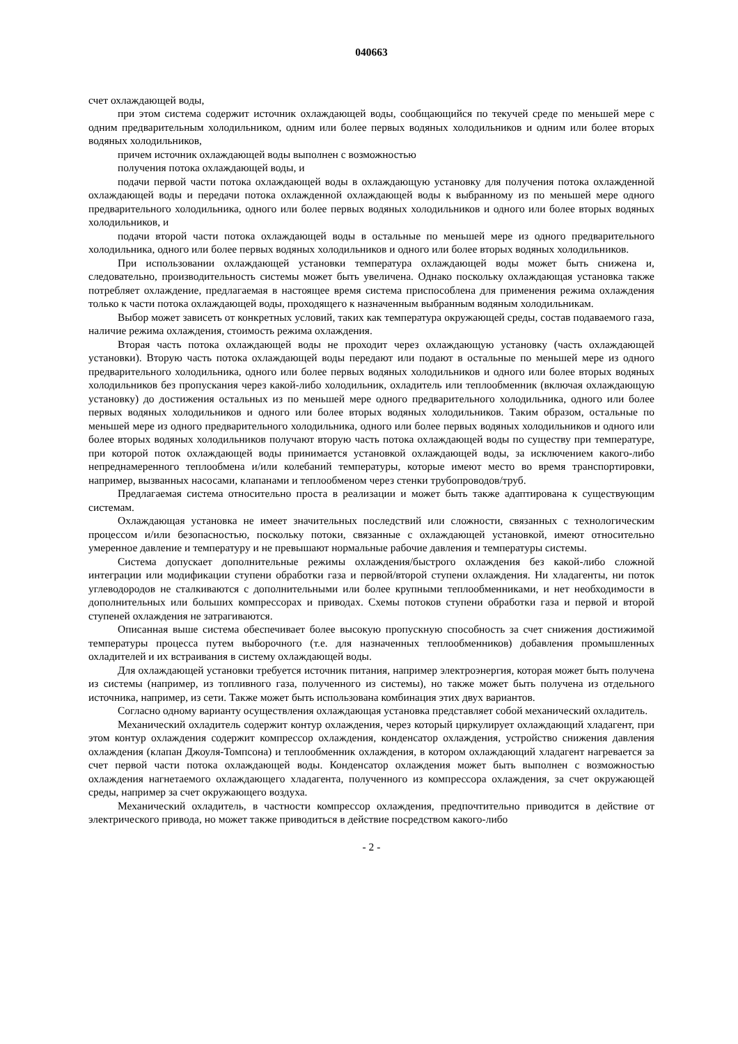040663
счет охлаждающей воды,
при этом система содержит источник охлаждающей воды, сообщающийся по текучей среде по меньшей мере с одним предварительным холодильником, одним или более первых водяных холодильников и одним или более вторых водяных холодильников,
причем источник охлаждающей воды выполнен с возможностью
получения потока охлаждающей воды, и
подачи первой части потока охлаждающей воды в охлаждающую установку для получения потока охлажденной охлаждающей воды и передачи потока охлажденной охлаждающей воды к выбранному из по меньшей мере одного предварительного холодильника, одного или более первых водяных холодильников и одного или более вторых водяных холодильников, и
подачи второй части потока охлаждающей воды в остальные по меньшей мере из одного предварительного холодильника, одного или более первых водяных холодильников и одного или более вторых водяных холодильников.
При использовании охлаждающей установки температура охлаждающей воды может быть снижена и, следовательно, производительность системы может быть увеличена. Однако поскольку охлаждающая установка также потребляет охлаждение, предлагаемая в настоящее время система приспособлена для применения режима охлаждения только к части потока охлаждающей воды, проходящего к назначенным выбранным водяным холодильникам.
Выбор может зависеть от конкретных условий, таких как температура окружающей среды, состав подаваемого газа, наличие режима охлаждения, стоимость режима охлаждения.
Вторая часть потока охлаждающей воды не проходит через охлаждающую установку (часть охлаждающей установки). Вторую часть потока охлаждающей воды передают или подают в остальные по меньшей мере из одного предварительного холодильника, одного или более первых водяных холодильников и одного или более вторых водяных холодильников без пропускания через какой-либо холодильник, охладитель или теплообменник (включая охлаждающую установку) до достижения остальных из по меньшей мере одного предварительного холодильника, одного или более первых водяных холодильников и одного или более вторых водяных холодильников. Таким образом, остальные по меньшей мере из одного предварительного холодильника, одного или более первых водяных холодильников и одного или более вторых водяных холодильников получают вторую часть потока охлаждающей воды по существу при температуре, при которой поток охлаждающей воды принимается установкой охлаждающей воды, за исключением какого-либо непреднамеренного теплообмена и/или колебаний температуры, которые имеют место во время транспортировки, например, вызванных насосами, клапанами и теплообменом через стенки трубопроводов/труб.
Предлагаемая система относительно проста в реализации и может быть также адаптирована к существующим системам.
Охлаждающая установка не имеет значительных последствий или сложности, связанных с технологическим процессом и/или безопасностью, поскольку потоки, связанные с охлаждающей установкой, имеют относительно умеренное давление и температуру и не превышают нормальные рабочие давления и температуры системы.
Система допускает дополнительные режимы охлаждения/быстрого охлаждения без какой-либо сложной интеграции или модификации ступени обработки газа и первой/второй ступени охлаждения. Ни хладагенты, ни поток углеводородов не сталкиваются с дополнительными или более крупными теплообменниками, и нет необходимости в дополнительных или больших компрессорах и приводах. Схемы потоков ступени обработки газа и первой и второй ступеней охлаждения не затрагиваются.
Описанная выше система обеспечивает более высокую пропускную способность за счет снижения достижимой температуры процесса путем выборочного (т.е. для назначенных теплообменников) добавления промышленных охладителей и их встраивания в систему охлаждающей воды.
Для охлаждающей установки требуется источник питания, например электроэнергия, которая может быть получена из системы (например, из топливного газа, полученного из системы), но также может быть получена из отдельного источника, например, из сети. Также может быть использована комбинация этих двух вариантов.
Согласно одному варианту осуществления охлаждающая установка представляет собой механический охладитель.
Механический охладитель содержит контур охлаждения, через который циркулирует охлаждающий хладагент, при этом контур охлаждения содержит компрессор охлаждения, конденсатор охлаждения, устройство снижения давления охлаждения (клапан Джоуля-Томпсона) и теплообменник охлаждения, в котором охлаждающий хладагент нагревается за счет первой части потока охлаждающей воды. Конденсатор охлаждения может быть выполнен с возможностью охлаждения нагнетаемого охлаждающего хладагента, полученного из компрессора охлаждения, за счет окружающей среды, например за счет окружающего воздуха.
Механический охладитель, в частности компрессор охлаждения, предпочтительно приводится в действие от электрического привода, но может также приводиться в действие посредством какого-либо
- 2 -